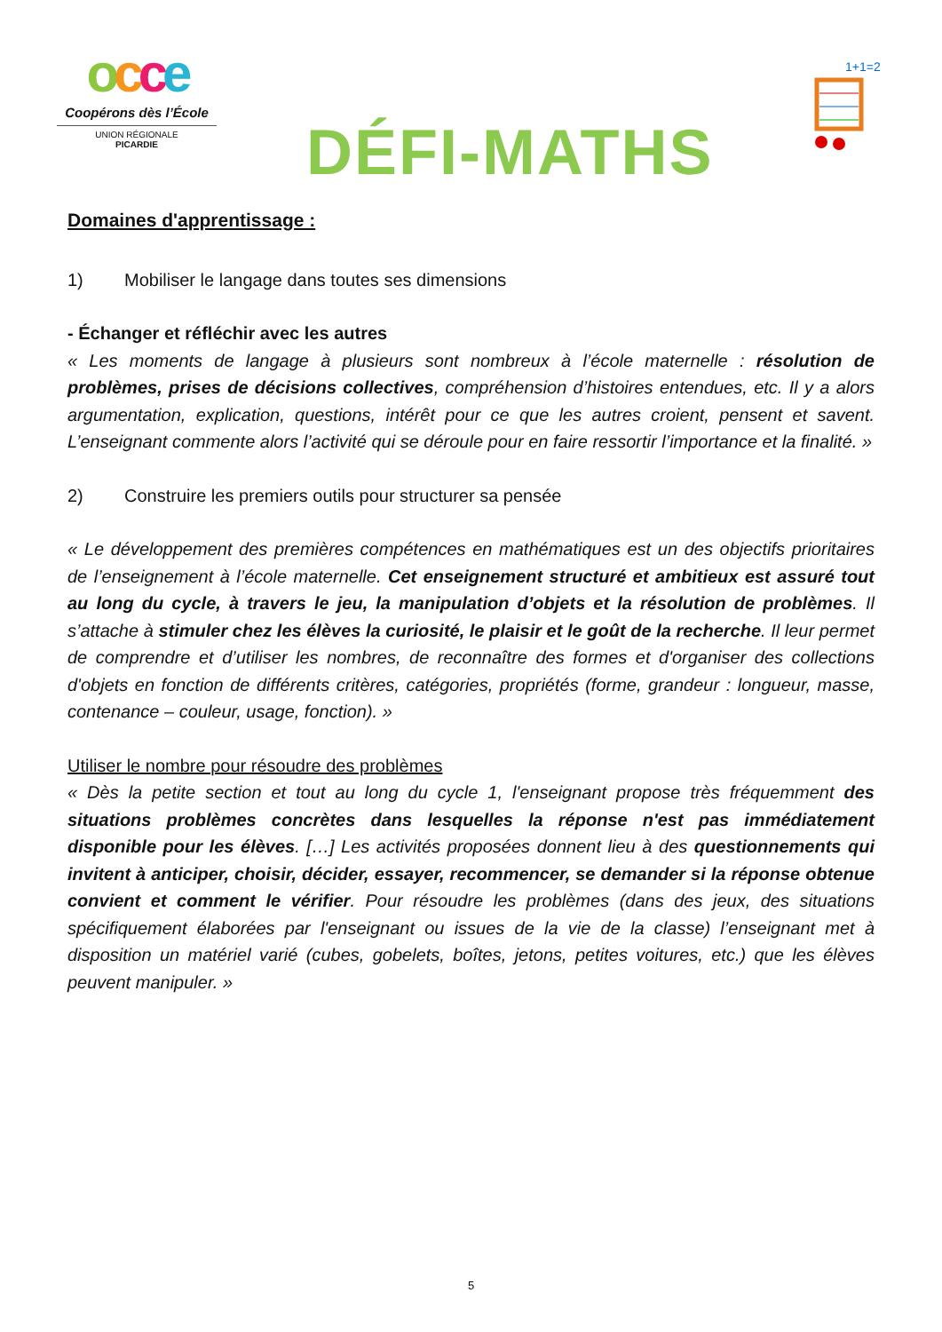occe
Coopérons dès l’École
UNION RÉGIONALE
PICARDIE
DÉFI-MATHS
1+1=2
Domaines d'apprentissage :
1) Mobiliser le langage dans toutes ses dimensions
- Échanger et réfléchir avec les autres
« Les moments de langage à plusieurs sont nombreux à l’école maternelle : résolution de problèmes, prises de décisions collectives, compréhension d’histoires entendues, etc. Il y a alors argumentation, explication, questions, intérêt pour ce que les autres croient, pensent et savent. L’enseignant commente alors l’activité qui se déroule pour en faire ressortir l’importance et la finalité. »
2) Construire les premiers outils pour structurer sa pensée
« Le développement des premières compétences en mathématiques est un des objectifs prioritaires de l’enseignement à l’école maternelle. Cet enseignement structuré et ambitieux est assuré tout au long du cycle, à travers le jeu, la manipulation d’objets et la résolution de problèmes. Il s’attache à stimuler chez les élèves la curiosité, le plaisir et le goût de la recherche. Il leur permet de comprendre et d’utiliser les nombres, de reconnaître des formes et d'organiser des collections d'objets en fonction de différents critères, catégories, propriétés (forme, grandeur : longueur, masse, contenance – couleur, usage, fonction). »
Utiliser le nombre pour résoudre des problèmes
« Dès la petite section et tout au long du cycle 1, l'enseignant propose très fréquemment des situations problèmes concrètes dans lesquelles la réponse n'est pas immédiatement disponible pour les élèves. […] Les activités proposées donnent lieu à des questionnements qui invitent à anticiper, choisir, décider, essayer, recommencer, se demander si la réponse obtenue convient et comment le vérifier. Pour résoudre les problèmes (dans des jeux, des situations spécifiquement élaborées par l'enseignant ou issues de la vie de la classe) l’enseignant met à disposition un matériel varié (cubes, gobelets, boîtes, jetons, petites voitures, etc.) que les élèves peuvent manipuler. »
5